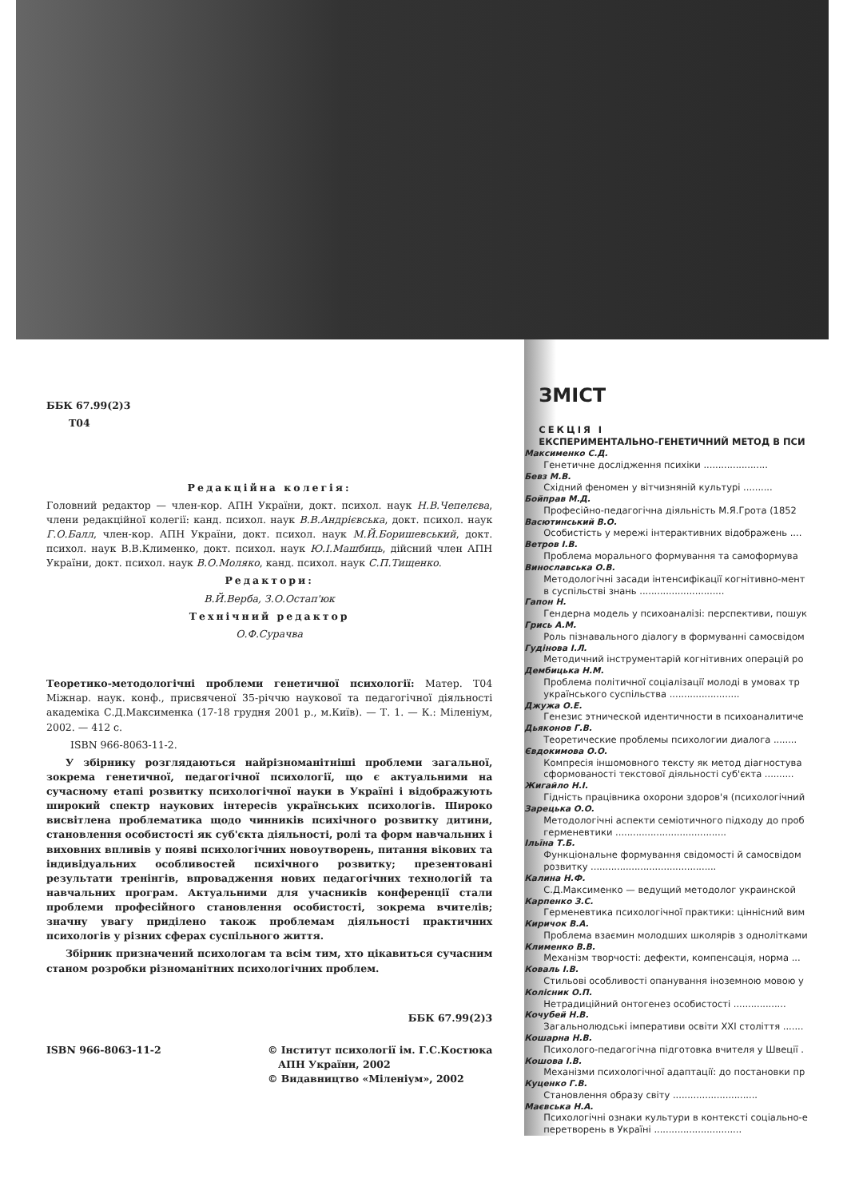ББК 67.99(2)3
Т04
Редакційна колегія:
Головний редактор — член-кор. АПН України, докт. психол. наук Н.В.Чепелєва, члени редакційної колегії: канд. психол. наук В.В.Андрієвська, докт. психол. наук Г.О.Балл, член-кор. АПН України, докт. психол. наук М.Й.Боришевський, докт. психол. наук В.В.Клименко, докт. психол. наук Ю.І.Машбиць, дійсний член АПН України, докт. психол. наук В.О.Моляко, канд. психол. наук С.П.Тищенко.
Редактори:
В.Й.Верба, З.О.Остап'юк
Технічний редактор
О.Ф.Сурачва
Теоретико-методологічні проблеми генетичної психології: Матер. Т04 Міжнар. наук. конф., присвяченої 35-річчю наукової та педагогічної діяльності академіка С.Д.Максименка (17-18 грудня 2001 р., м.Київ). — Т. 1. — К.: Міленіум, 2002. — 412 с.
ISBN 966-8063-11-2.
У збірнику розглядаються найрізноманітніші проблеми загальної, зокрема генетичної, педагогічної психології, що є актуальними на сучасному етапі розвитку психологічної науки в Україні і відображують широкий спектр наукових інтересів українських психологів. Широко висвітлена проблематика щодо чинників психічного розвитку дитини, становлення особистості як суб'єкта діяльності, ролі та форм навчальних і виховних впливів у появі психологічних новоутворень, питання вікових та індивідуальних особливостей психічного розвитку; презентовані результати тренінгів, впровадження нових педагогічних технологій та навчальних програм. Актуальними для учасників конференції стали проблеми професійного становлення особистості, зокрема вчителів; значну увагу приділено також проблемам діяльності практичних психологів у різних сферах суспільного життя.
Збірник призначений психологам та всім тим, хто цікавиться сучасним станом розробки різноманітних психологічних проблем.
ББК 67.99(2)3
ISBN 966-8063-11-2 © Інститут психології ім. Г.С.Костюка
АПН України, 2002
© Видавництво «Міленіум», 2002
ЗМІСТ
СЕКЦІЯ І
ЕКСПЕРИМЕНТАЛЬНО-ГЕНЕТИЧНИЙ МЕТОД В ПСИ
Максименко С.Д.
Генетичне дослідження психіки ......................
Бевз М.В.
Східний феномен у вітчизняній культурі ..........
Бойправ М.Д.
Професійно-педагогічна діяльність М.Я.Грота (1852
Васютинський В.О.
Особистість у мережі інтерактивних відображень ....
Ветров І.В.
Проблема морального формування та самоформува
Винославська О.В.
Методологічні засади інтенсифікації когнітивно-мент
в суспільстві знань .............................
Гапон Н.
Гендерна модель у психоаналізі: перспективи, пошук
Грись А.М.
Роль пізнавального діалогу в формуванні самосвідом
Гудінова І.Л.
Методичний інструментарій когнітивних операцій ро
Дембицька Н.М.
Проблема політичної соціалізації молоді в умовах тр
українського суспільства ........................
Джужа О.Е.
Генезис этнической идентичности в психоаналитиче
Дьяконов Г.В.
Теоретические проблемы психологии диалога ........
Євдокимова О.О.
Компресія іншомовного тексту як метод діагностува
сформованості текстової діяльності суб'єкта ..........
Жигайло Н.І.
Гідність працівника охорони здоров'я (психологічний
Зарецька О.О.
Методологічні аспекти семіотичного підходу до проб
герменевтики ......................................
Ільїна Т.Б.
Функціональне формування свідомості й самосвідом
розвитку ...........................................
Калина Н.Ф.
С.Д.Максименко — ведущий методолог украинской
Карпенко З.С.
Герменевтика психологічної практики: ціннісний вим
Киричок В.А.
Проблема взаємин молодших школярів з однолітками
Клименко В.В.
Механізм творчості: дефекти, компенсація, норма ...
Коваль І.В.
Стильові особливості опанування іноземною мовою у
Колісник О.П.
Нетрадиційний онтогенез особистості ..................
Кочубей Н.В.
Загальнолюдські імперативи освіти XXI століття .......
Кошарна Н.В.
Психолого-педагогічна підготовка вчителя у Швеції .
Кошова І.В.
Механізми психологічної адаптації: до постановки пр
Куценко Г.В.
Становлення образу світу .............................
Маєвська Н.А.
Психологічні ознаки культури в контексті соціально-е
перетворень в Україні ..............................